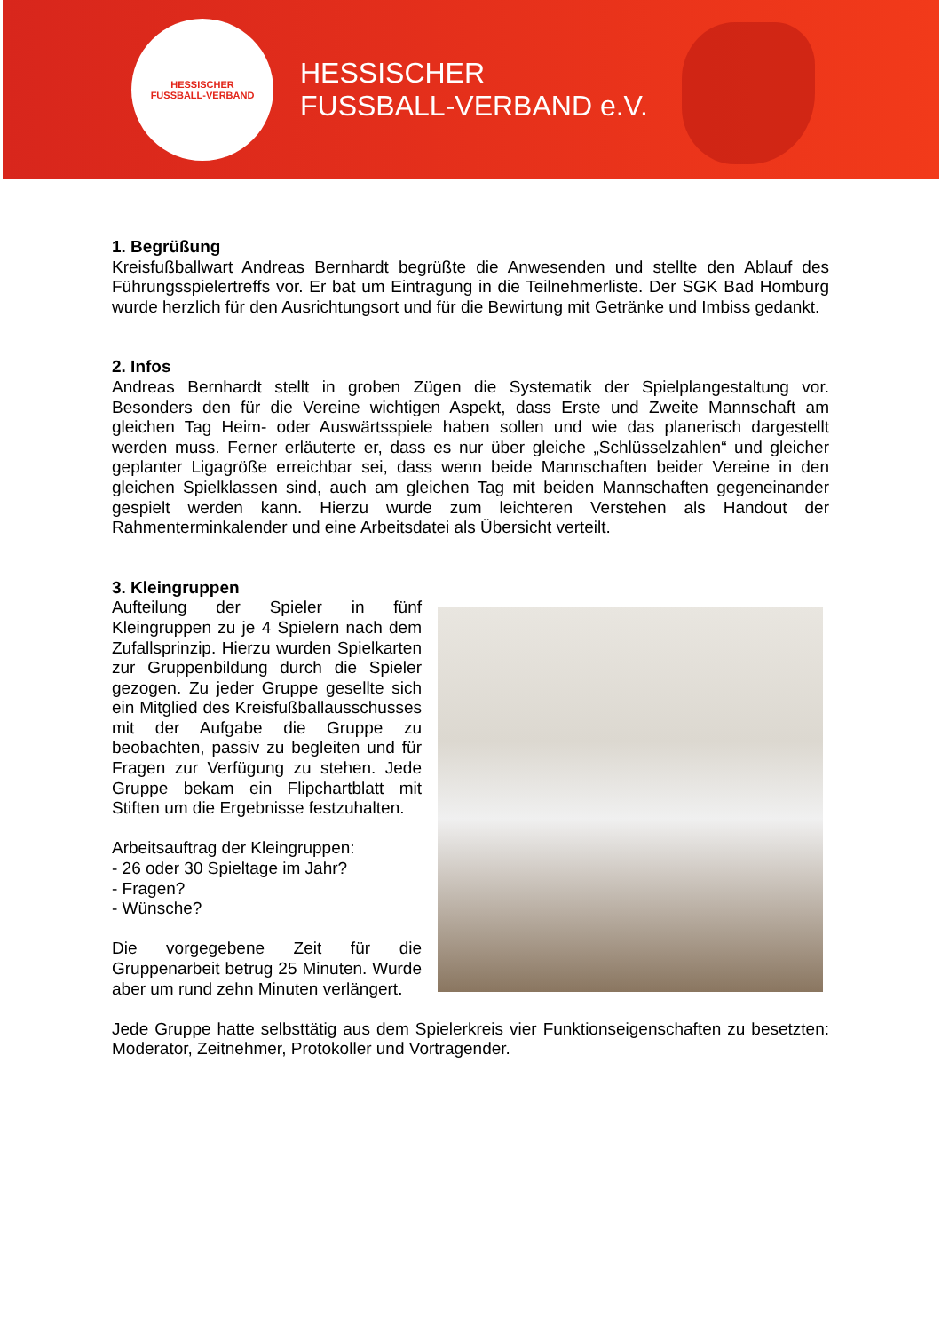HESSISCHER
FUSSBALL-VERBAND
HESSISCHER
FUSSBALL-VERBAND e.V.
1. Begrüßung
Kreisfußballwart Andreas Bernhardt begrüßte die Anwesenden und stellte den Ablauf des Führungsspielertreffs vor. Er bat um Eintragung in die Teilnehmerliste. Der SGK Bad Homburg wurde herzlich für den Ausrichtungsort und für die Bewirtung mit Getränke und Imbiss gedankt.
2. Infos
Andreas Bernhardt stellt in groben Zügen die Systematik der Spielplangestaltung vor. Besonders den für die Vereine wichtigen Aspekt, dass Erste und Zweite Mannschaft am gleichen Tag Heim- oder Auswärtsspiele haben sollen und wie das planerisch dargestellt werden muss. Ferner erläuterte er, dass es nur über gleiche „Schlüsselzahlen“ und gleicher geplanter Ligagröße erreichbar sei, dass wenn beide Mannschaften beider Vereine in den gleichen Spielklassen sind, auch am gleichen Tag mit beiden Mannschaften gegeneinander gespielt werden kann. Hierzu wurde zum leichteren Verstehen als Handout der Rahmenterminkalender und eine Arbeitsdatei als Übersicht verteilt.
3. Kleingruppen
Aufteilung der Spieler in fünf Kleingruppen zu je 4 Spielern nach dem Zufallsprinzip. Hierzu wurden Spielkarten zur Gruppenbildung durch die Spieler gezogen. Zu jeder Gruppe gesellte sich ein Mitglied des Kreisfußballausschusses mit der Aufgabe die Gruppe zu beobachten, passiv zu begleiten und für Fragen zur Verfügung zu stehen. Jede Gruppe bekam ein Flipchartblatt mit Stiften um die Ergebnisse festzuhalten.
Arbeitsauftrag der Kleingruppen:
- 26 oder 30 Spieltage im Jahr?
- Fragen?
- Wünsche?
Die vorgegebene Zeit für die Gruppenarbeit betrug 25 Minuten. Wurde aber um rund zehn Minuten verlängert.
Jede Gruppe hatte selbsttätig aus dem Spielerkreis vier Funktionseigenschaften zu besetzten: Moderator, Zeitnehmer, Protokoller und Vortragender.